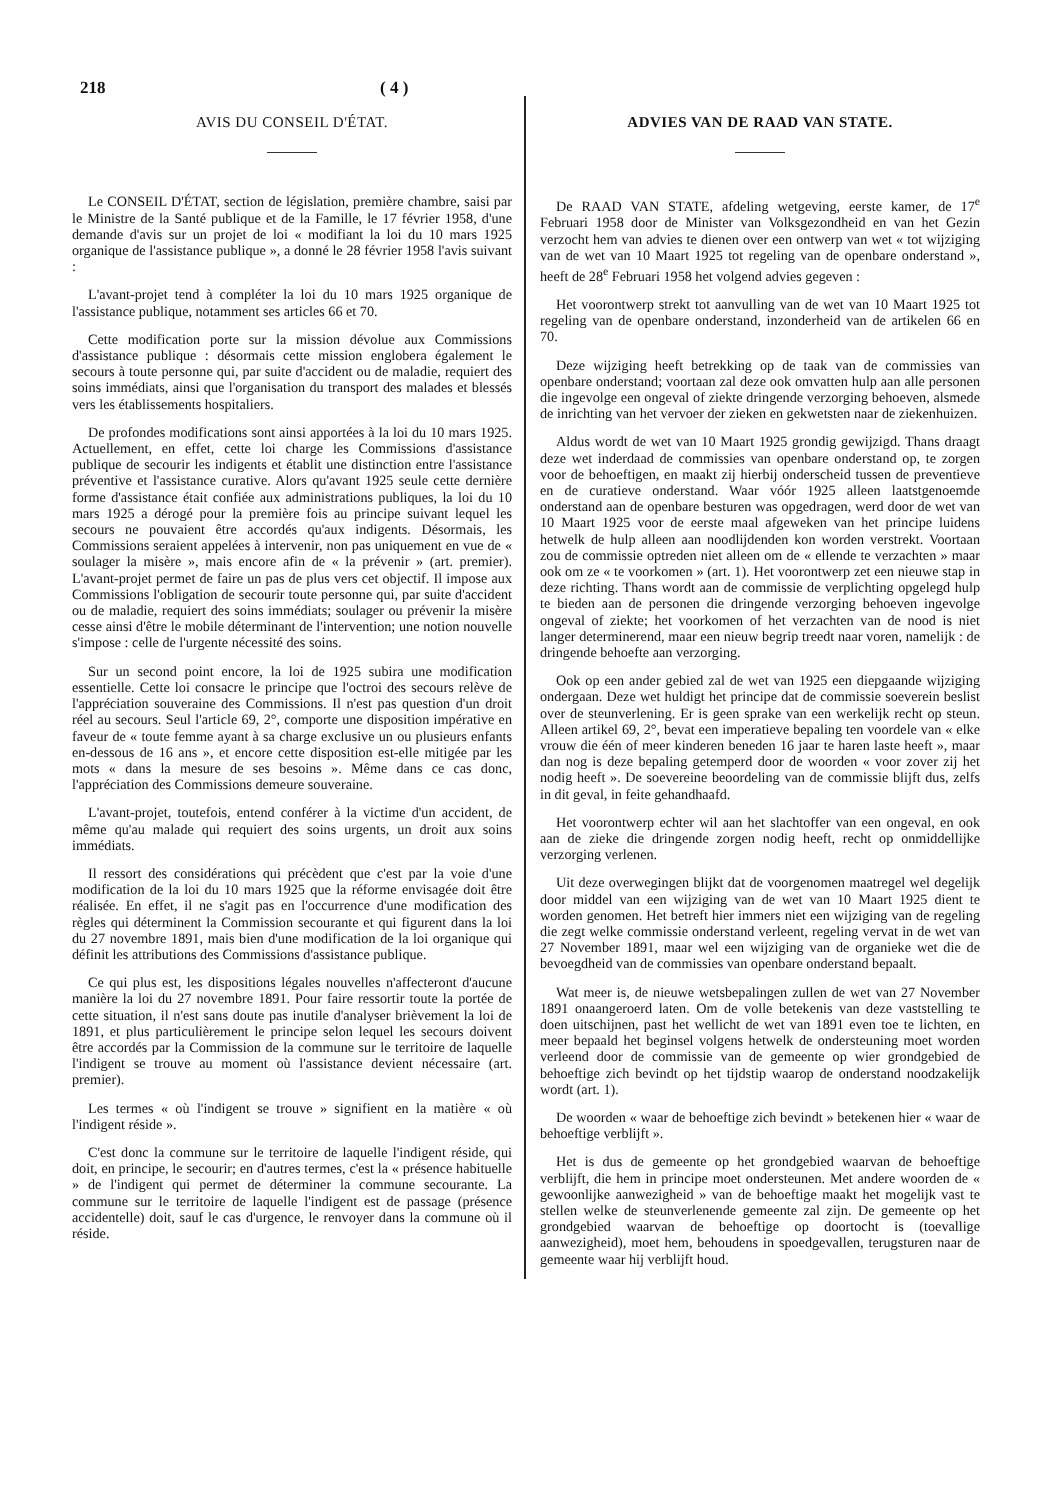218 ( 4 )
AVIS DU CONSEIL D'ÉTAT.
Le CONSEIL D'ÉTAT, section de législation, première chambre, saisi par le Ministre de la Santé publique et de la Famille, le 17 février 1958, d'une demande d'avis sur un projet de loi « modifiant la loi du 10 mars 1925 organique de l'assistance publique », a donné le 28 février 1958 l'avis suivant :
L'avant-projet tend à compléter la loi du 10 mars 1925 organique de l'assistance publique, notamment ses articles 66 et 70.
Cette modification porte sur la mission dévolue aux Commissions d'assistance publique : désormais cette mission englobera également le secours à toute personne qui, par suite d'accident ou de maladie, requiert des soins immédiats, ainsi que l'organisation du transport des malades et blessés vers les établissements hospitaliers.
De profondes modifications sont ainsi apportées à la loi du 10 mars 1925. Actuellement, en effet, cette loi charge les Commissions d'assistance publique de secourir les indigents et établit une distinction entre l'assistance préventive et l'assistance curative. Alors qu'avant 1925 seule cette dernière forme d'assistance était confiée aux administrations publiques, la loi du 10 mars 1925 a dérogé pour la première fois au principe suivant lequel les secours ne pouvaient être accordés qu'aux indigents. Désormais, les Commissions seraient appelées à intervenir, non pas uniquement en vue de « soulager la misère », mais encore afin de « la prévenir » (art. premier). L'avant-projet permet de faire un pas de plus vers cet objectif. Il impose aux Commissions l'obligation de secourir toute personne qui, par suite d'accident ou de maladie, requiert des soins immédiats; soulager ou prévenir la misère cesse ainsi d'être le mobile déterminant de l'intervention; une notion nouvelle s'impose : celle de l'urgente nécessité des soins.
Sur un second point encore, la loi de 1925 subira une modification essentielle. Cette loi consacre le principe que l'octroi des secours relève de l'appréciation souveraine des Commissions. Il n'est pas question d'un droit réel au secours. Seul l'article 69, 2°, comporte une disposition impérative en faveur de « toute femme ayant à sa charge exclusive un ou plusieurs enfants en-dessous de 16 ans », et encore cette disposition est-elle mitigée par les mots « dans la mesure de ses besoins ». Même dans ce cas donc, l'appréciation des Commissions demeure souveraine.
L'avant-projet, toutefois, entend conférer à la victime d'un accident, de même qu'au malade qui requiert des soins urgents, un droit aux soins immédiats.
Il ressort des considérations qui précèdent que c'est par la voie d'une modification de la loi du 10 mars 1925 que la réforme envisagée doit être réalisée. En effet, il ne s'agit pas en l'occurrence d'une modification des règles qui déterminent la Commission secourante et qui figurent dans la loi du 27 novembre 1891, mais bien d'une modification de la loi organique qui définit les attributions des Commissions d'assistance publique.
Ce qui plus est, les dispositions légales nouvelles n'affecteront d'aucune manière la loi du 27 novembre 1891. Pour faire ressortir toute la portée de cette situation, il n'est sans doute pas inutile d'analyser brièvement la loi de 1891, et plus particulièrement le principe selon lequel les secours doivent être accordés par la Commission de la commune sur le territoire de laquelle l'indigent se trouve au moment où l'assistance devient nécessaire (art. premier).
Les termes « où l'indigent se trouve » signifient en la matière « où l'indigent réside ».
C'est donc la commune sur le territoire de laquelle l'indigent réside, qui doit, en principe, le secourir; en d'autres termes, c'est la « présence habituelle » de l'indigent qui permet de déterminer la commune secourante. La commune sur le territoire de laquelle l'indigent est de passage (présence accidentelle) doit, sauf le cas d'urgence, le renvoyer dans la commune où il réside.
ADVIES VAN DE RAAD VAN STATE.
De RAAD VAN STATE, afdeling wetgeving, eerste kamer, de 17<sup>e</sup> Februari 1958 door de Minister van Volksgezondheid en van het Gezin verzocht hem van advies te dienen over een ontwerp van wet « tot wijziging van de wet van 10 Maart 1925 tot regeling van de openbare onderstand », heeft de 28<sup>e</sup> Februari 1958 het volgend advies gegeven :
Het voorontwerp strekt tot aanvulling van de wet van 10 Maart 1925 tot regeling van de openbare onderstand, inzonderheid van de artikelen 66 en 70.
Deze wijziging heeft betrekking op de taak van de commissies van openbare onderstand; voortaan zal deze ook omvatten hulp aan alle personen die ingevolge een ongeval of ziekte dringende verzorging behoeven, alsmede de inrichting van het vervoer der zieken en gekwetsten naar de ziekenhuizen.
Aldus wordt de wet van 10 Maart 1925 grondig gewijzigd. Thans draagt deze wet inderdaad de commissies van openbare onderstand op, te zorgen voor de behoeftigen, en maakt zij hierbij onderscheid tussen de preventieve en de curatieve onderstand. Waar vóór 1925 alleen laatstgenoemde onderstand aan de openbare besturen was opgedragen, werd door de wet van 10 Maart 1925 voor de eerste maal afgeweken van het principe luidens hetwelk de hulp alleen aan noodlijdenden kon worden verstrekt. Voortaan zou de commissie optreden niet alleen om de « ellende te verzachten » maar ook om ze « te voorkomen » (art. 1). Het voorontwerp zet een nieuwe stap in deze richting. Thans wordt aan de commissie de verplichting opgelegd hulp te bieden aan de personen die dringende verzorging behoeven ingevolge ongeval of ziekte; het voorkomen of het verzachten van de nood is niet langer determinerend, maar een nieuw begrip treedt naar voren, namelijk : de dringende behoefte aan verzorging.
Ook op een ander gebied zal de wet van 1925 een diepgaande wijziging ondergaan. Deze wet huldigt het principe dat de commissie soeverein beslist over de steunverlening. Er is geen sprake van een werkelijk recht op steun. Alleen artikel 69, 2°, bevat een imperatieve bepaling ten voordele van « elke vrouw die één of meer kinderen beneden 16 jaar te haren laste heeft », maar dan nog is deze bepaling getemperd door de woorden « voor zover zij het nodig heeft ». De soevereine beoordeling van de commissie blijft dus, zelfs in dit geval, in feite gehandhaafd.
Het voorontwerp echter wil aan het slachtoffer van een ongeval, en ook aan de zieke die dringende zorgen nodig heeft, recht op onmiddellijke verzorging verlenen.
Uit deze overwegingen blijkt dat de voorgenomen maatregel wel degelijk door middel van een wijziging van de wet van 10 Maart 1925 dient te worden genomen. Het betreft hier immers niet een wijziging van de regeling die zegt welke commissie onderstand verleent, regeling vervat in de wet van 27 November 1891, maar wel een wijziging van de organieke wet die de bevoegdheid van de commissies van openbare onderstand bepaalt.
Wat meer is, de nieuwe wetsbepalingen zullen de wet van 27 November 1891 onaangeroerd laten. Om de volle betekenis van deze vaststelling te doen uitschijnen, past het wellicht de wet van 1891 even toe te lichten, en meer bepaald het beginsel volgens hetwelk de ondersteuning moet worden verleend door de commissie van de gemeente op wier grondgebied de behoeftige zich bevindt op het tijdstip waarop de onderstand noodzakelijk wordt (art. 1).
De woorden « waar de behoeftige zich bevindt » betekenen hier « waar de behoeftige verblijft ».
Het is dus de gemeente op het grondgebied waarvan de behoeftige verblijft, die hem in principe moet ondersteunen. Met andere woorden de « gewoonlijke aanwezigheid » van de behoeftige maakt het mogelijk vast te stellen welke de steunverlenende gemeente zal zijn. De gemeente op het grondgebied waarvan de behoeftige op doortocht is (toevallige aanwezigheid), moet hem, behoudens in spoedgevallen, terugsturen naar de gemeente waar hij verblijft houd.